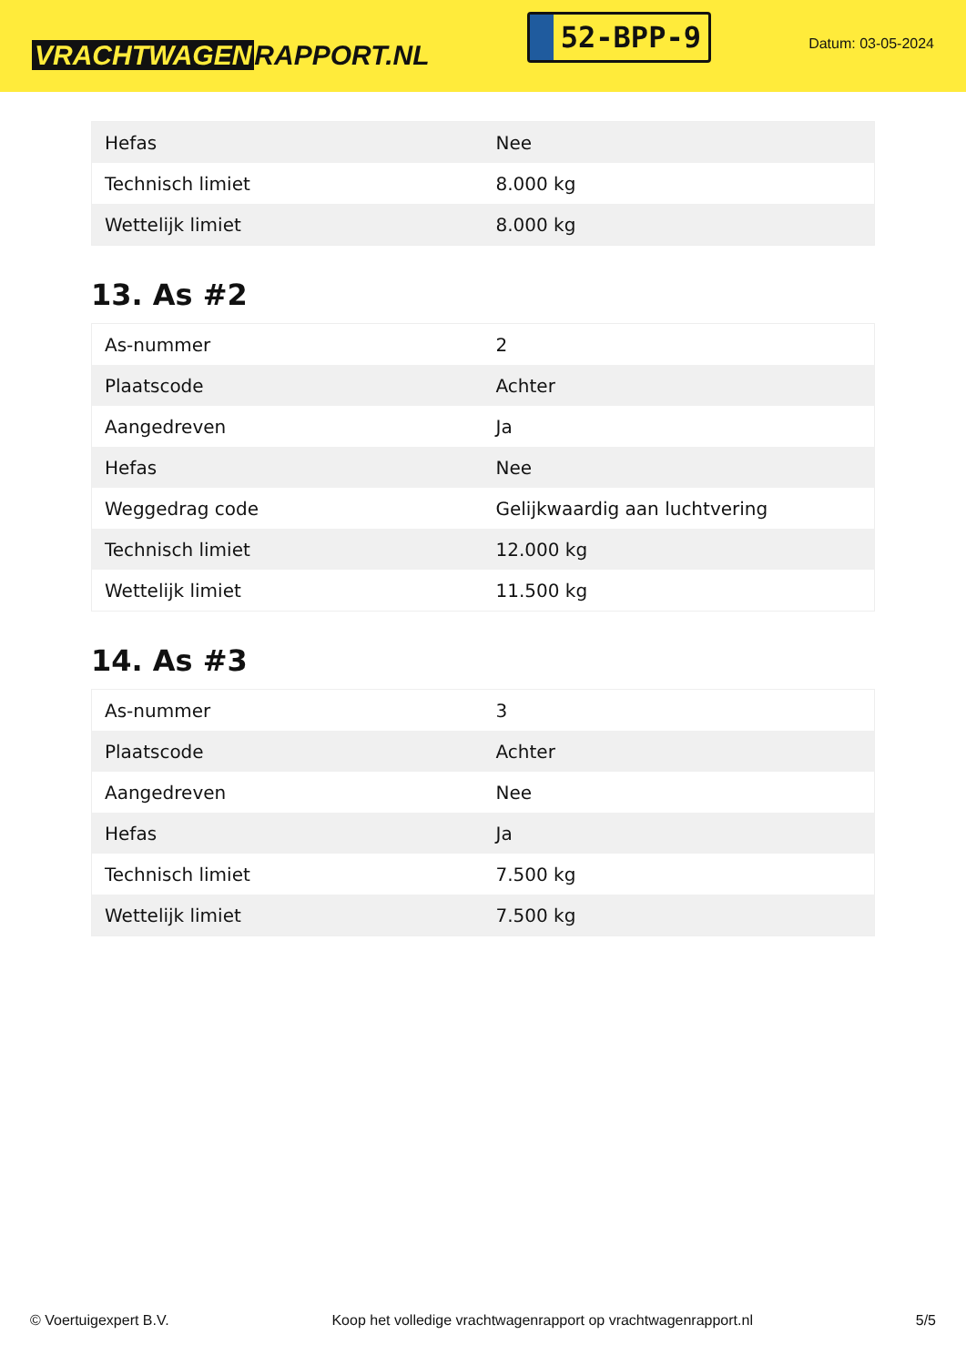VRACHTWAGEN RAPPORT.NL
52-BPP-9
Datum: 03-05-2024
| Hefas | Nee |
| Technisch limiet | 8.000 kg |
| Wettelijk limiet | 8.000 kg |
13. As #2
| As-nummer | 2 |
| Plaatscode | Achter |
| Aangedreven | Ja |
| Hefas | Nee |
| Weggedrag code | Gelijkwaardig aan luchtvering |
| Technisch limiet | 12.000 kg |
| Wettelijk limiet | 11.500 kg |
14. As #3
| As-nummer | 3 |
| Plaatscode | Achter |
| Aangedreven | Nee |
| Hefas | Ja |
| Technisch limiet | 7.500 kg |
| Wettelijk limiet | 7.500 kg |
© Voertuigexpert B.V. Koop het volledige vrachtwagenrapport op vrachtwagenrapport.nl 5/5